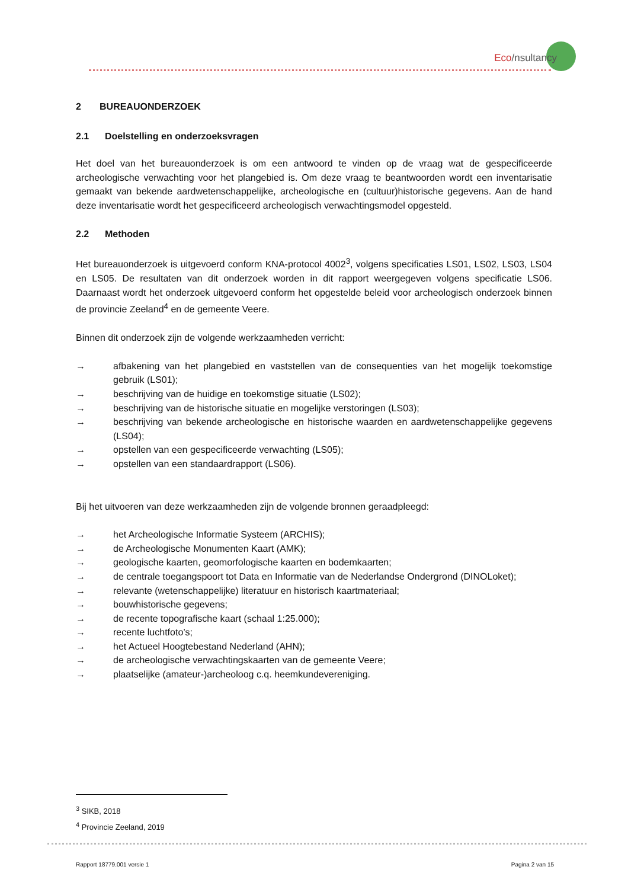Eco/nsultancy
2 BUREAUONDERZOEK
2.1 Doelstelling en onderzoeksvragen
Het doel van het bureauonderzoek is om een antwoord te vinden op de vraag wat de gespecificeerde archeologische verwachting voor het plangebied is. Om deze vraag te beantwoorden wordt een inventarisatie gemaakt van bekende aardwetenschappelijke, archeologische en (cultuur)historische gegevens. Aan de hand deze inventarisatie wordt het gespecificeerd archeologisch verwachtingsmodel opgesteld.
2.2 Methoden
Het bureauonderzoek is uitgevoerd conform KNA-protocol 4002<sup>3</sup>, volgens specificaties LS01, LS02, LS03, LS04 en LS05. De resultaten van dit onderzoek worden in dit rapport weergegeven volgens specificatie LS06. Daarnaast wordt het onderzoek uitgevoerd conform het opgestelde beleid voor archeologisch onderzoek binnen de provincie Zeeland<sup>4</sup> en de gemeente Veere.
Binnen dit onderzoek zijn de volgende werkzaamheden verricht:
→ afbakening van het plangebied en vaststellen van de consequenties van het mogelijk toekomstige gebruik (LS01);
→ beschrijving van de huidige en toekomstige situatie (LS02);
→ beschrijving van de historische situatie en mogelijke verstoringen (LS03);
→ beschrijving van bekende archeologische en historische waarden en aardwetenschappelijke gegevens (LS04);
→ opstellen van een gespecificeerde verwachting (LS05);
→ opstellen van een standaardrapport (LS06).
Bij het uitvoeren van deze werkzaamheden zijn de volgende bronnen geraadpleegd:
→ het Archeologische Informatie Systeem (ARCHIS);
→ de Archeologische Monumenten Kaart (AMK);
→ geologische kaarten, geomorfologische kaarten en bodemkaarten;
→ de centrale toegangspoort tot Data en Informatie van de Nederlandse Ondergrond (DINOLoket);
→ relevante (wetenschappelijke) literatuur en historisch kaartmateriaal;
→ bouwhistorische gegevens;
→ de recente topografische kaart (schaal 1:25.000);
→ recente luchtfoto’s;
→ het Actueel Hoogtebestand Nederland (AHN);
→ de archeologische verwachtingskaarten van de gemeente Veere;
→ plaatselijke (amateur-)archeoloog c.q. heemkundevereniging.
<sup>3</sup> SIKB, 2018
<sup>4</sup> Provincie Zeeland, 2019
Rapport 18779.001 versie 1 Pagina 2 van 15